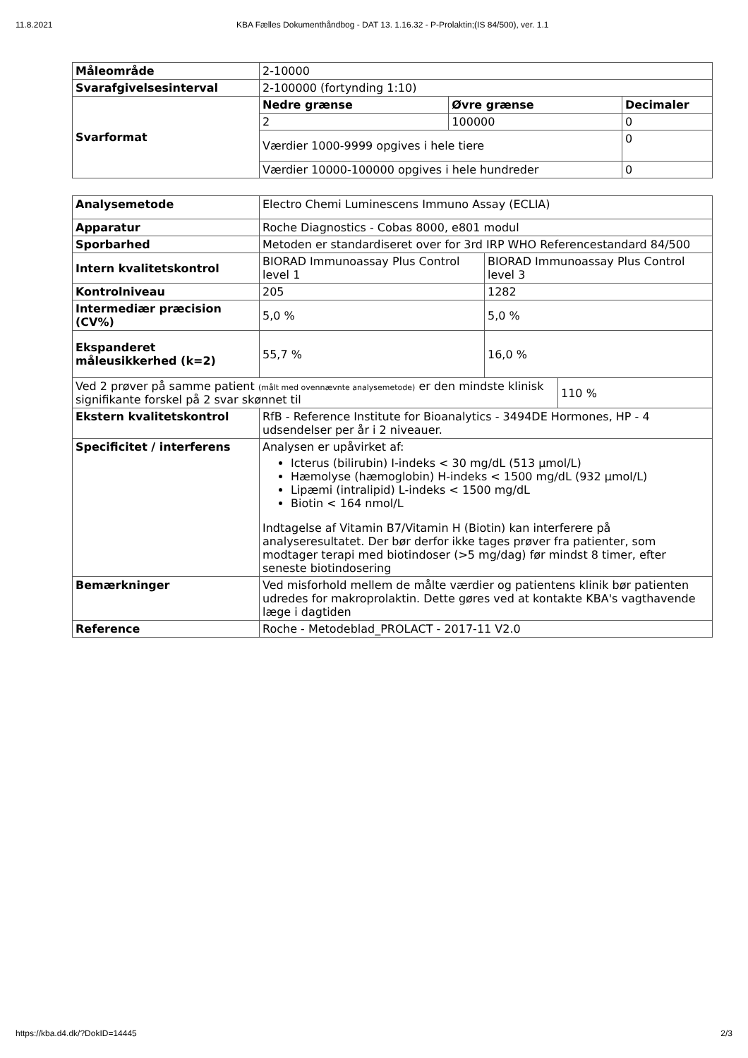11.8.2021 KBA Fælles Dokumenthåndbog - DAT 13. 1.16.32 - P-Prolaktin;(IS 84/500), ver. 1.1
| Måleområde | 2-10000 | | |
| Svarafgivelsesinterval | 2-100000 (fortynding 1:10) | | |
| Svarformat | Nedre grænse | Øvre grænse | Decimaler |
| | 2 | 100000 | 0 |
| | Værdier 1000-9999 opgives i hele tiere | | 0 |
| | Værdier 10000-100000 opgives i hele hundreder | | 0 |
| Analysemetode | Electro Chemi Luminescens Immuno Assay (ECLIA) | | |
| Apparatur | Roche Diagnostics - Cobas 8000, e801 modul | | |
| Sporbarhed | Metoden er standardiseret over for 3rd IRP WHO Referencestandard 84/500 | | |
| Intern kvalitetskontrol | BIORAD Immunoassay Plus Control level 1 | BIORAD Immunoassay Plus Control level 3 | |
| Kontrolniveau | 205 | 1282 | |
| Intermediær præcision (CV%) | 5,0 % | 5,0 % | |
| Ekspanderet måleusikkerhed (k=2) | 55,7 % | 16,0 % | |
| Ved 2 prøver på samme patient (målt med ovennævnte analysemetode) er den mindste klinisk signifikante forskel på 2 svar skønnet til | | | 110 % |
| Ekstern kvalitetskontrol | RfB - Reference Institute for Bioanalytics - 3494DE Hormones, HP - 4 udsendelser per år i 2 niveauer. | | |
| Specificitet / interferens | Analysen er upåvirket af: Icterus (bilirubin) I-indeks < 30 mg/dL (513 µmol/L) Hæmolyse (hæmoglobin) H-indeks < 1500 mg/dL (932 µmol/L) Lipæmi (intralipid) L-indeks < 1500 mg/dL Biotin < 164 nmol/L Indtagelse af Vitamin B7/Vitamin H (Biotin) kan interferere på analyseresultatet. Der bør derfor ikke tages prøver fra patienter, som modtager terapi med biotindoser (>5 mg/dag) før mindst 8 timer, efter seneste biotindosering | | |
| Bemærkninger | Ved misforhold mellem de målte værdier og patientens klinik bør patienten udredes for makroprolaktin. Dette gøres ved at kontakte KBA's vagthavende læge i dagtiden | | |
| Reference | Roche - Metodeblad_PROLACT - 2017-11 V2.0 | | |
https://kba.d4.dk/?DokID=14445 2/3